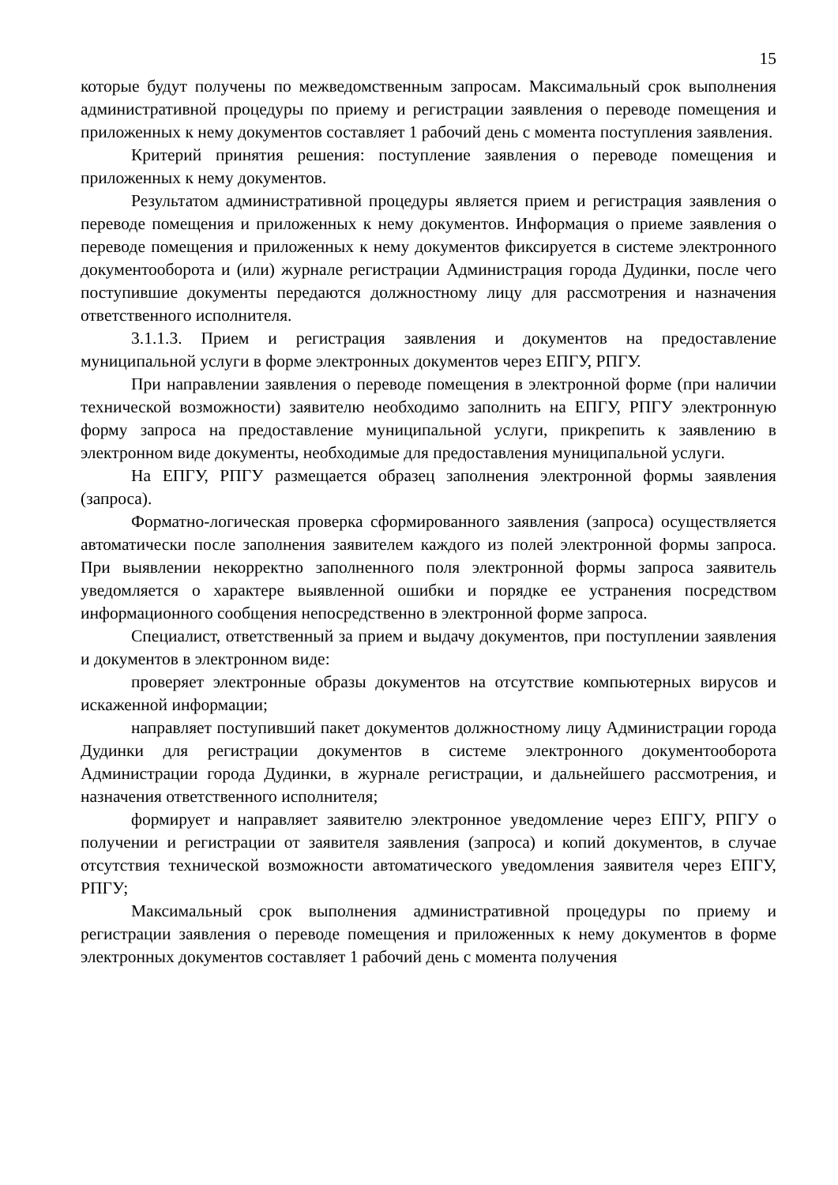15
которые будут получены по межведомственным запросам. Максимальный срок выполнения административной процедуры по приему и регистрации заявления о переводе помещения и приложенных к нему документов составляет 1 рабочий день с момента поступления заявления.
Критерий принятия решения: поступление заявления о переводе помещения и приложенных к нему документов.
Результатом административной процедуры является прием и регистрация заявления о переводе помещения и приложенных к нему документов. Информация о приеме заявления о переводе помещения и приложенных к нему документов фиксируется в системе электронного документооборота и (или) журнале регистрации Администрация города Дудинки, после чего поступившие документы передаются должностному лицу для рассмотрения и назначения ответственного исполнителя.
3.1.1.3. Прием и регистрация заявления и документов на предоставление муниципальной услуги в форме электронных документов через ЕПГУ, РПГУ.
При направлении заявления о переводе помещения в электронной форме (при наличии технической возможности) заявителю необходимо заполнить на ЕПГУ, РПГУ электронную форму запроса на предоставление муниципальной услуги, прикрепить к заявлению в электронном виде документы, необходимые для предоставления муниципальной услуги.
На ЕПГУ, РПГУ размещается образец заполнения электронной формы заявления (запроса).
Форматно-логическая проверка сформированного заявления (запроса) осуществляется автоматически после заполнения заявителем каждого из полей электронной формы запроса. При выявлении некорректно заполненного поля электронной формы запроса заявитель уведомляется о характере выявленной ошибки и порядке ее устранения посредством информационного сообщения непосредственно в электронной форме запроса.
Специалист, ответственный за прием и выдачу документов, при поступлении заявления и документов в электронном виде:
проверяет электронные образы документов на отсутствие компьютерных вирусов и искаженной информации;
направляет поступивший пакет документов должностному лицу Администрации города Дудинки для регистрации документов в системе электронного документооборота Администрации города Дудинки, в журнале регистрации, и дальнейшего рассмотрения, и назначения ответственного исполнителя;
формирует и направляет заявителю электронное уведомление через ЕПГУ, РПГУ о получении и регистрации от заявителя заявления (запроса) и копий документов, в случае отсутствия технической возможности автоматического уведомления заявителя через ЕПГУ, РПГУ;
Максимальный срок выполнения административной процедуры по приему и регистрации заявления о переводе помещения и приложенных к нему документов в форме электронных документов составляет 1 рабочий день с момента получения